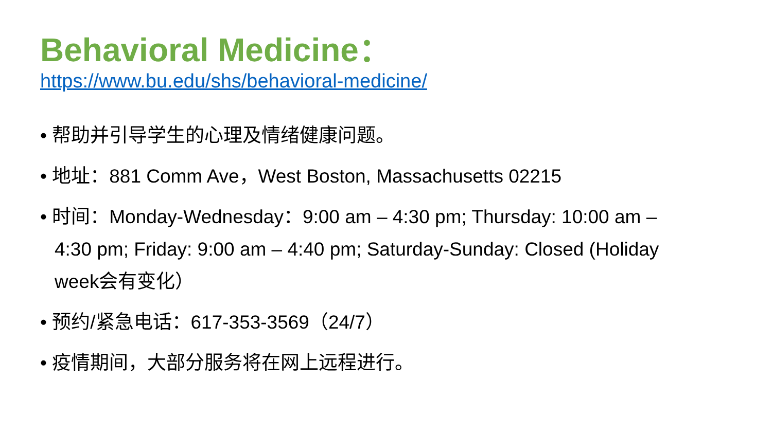Behavioral Medicine：
https://www.bu.edu/shs/behavioral-medicine/
• 帮助并引导学生的心理及情绪健康问题。
• 地址：881 Comm Ave，West Boston, Massachusetts 02215
• 时间：Monday-Wednesday：9:00 am – 4:30 pm; Thursday: 10:00 am – 4:30 pm; Friday: 9:00 am – 4:40 pm; Saturday-Sunday: Closed (Holiday week会有变化）
• 预约/紧急电话：617-353-3569（24/7）
• 疫情期间，大部分服务将在网上远程进行。